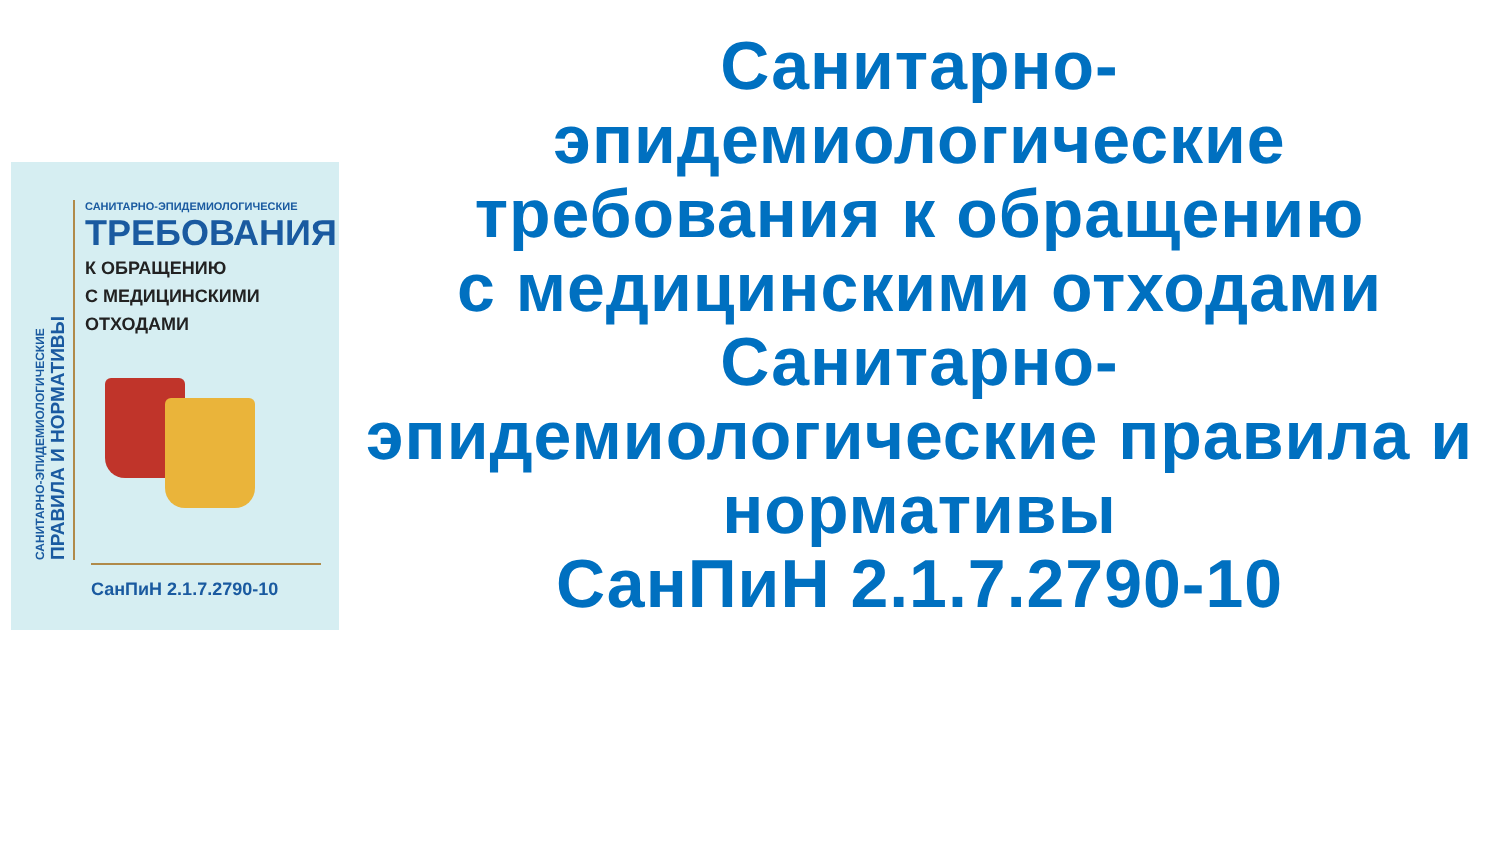САНИТАРНО-ЭПИДЕМИОЛОГИЧЕСКИЕ
ПРАВИЛА И НОРМАТИВЫ
САНИТАРНО-ЭПИДЕМИОЛОГИЧЕСКИЕ
ТРЕБОВАНИЯ
К ОБРАЩЕНИЮ
С МЕДИЦИНСКИМИ
ОТХОДАМИ
СанПиН 2.1.7.2790-10
Санитарно-
эпидемиологические
требования к обращению
с медицинскими отходами
Санитарно-
эпидемиологические правила и нормативы
СанПиН 2.1.7.2790-10